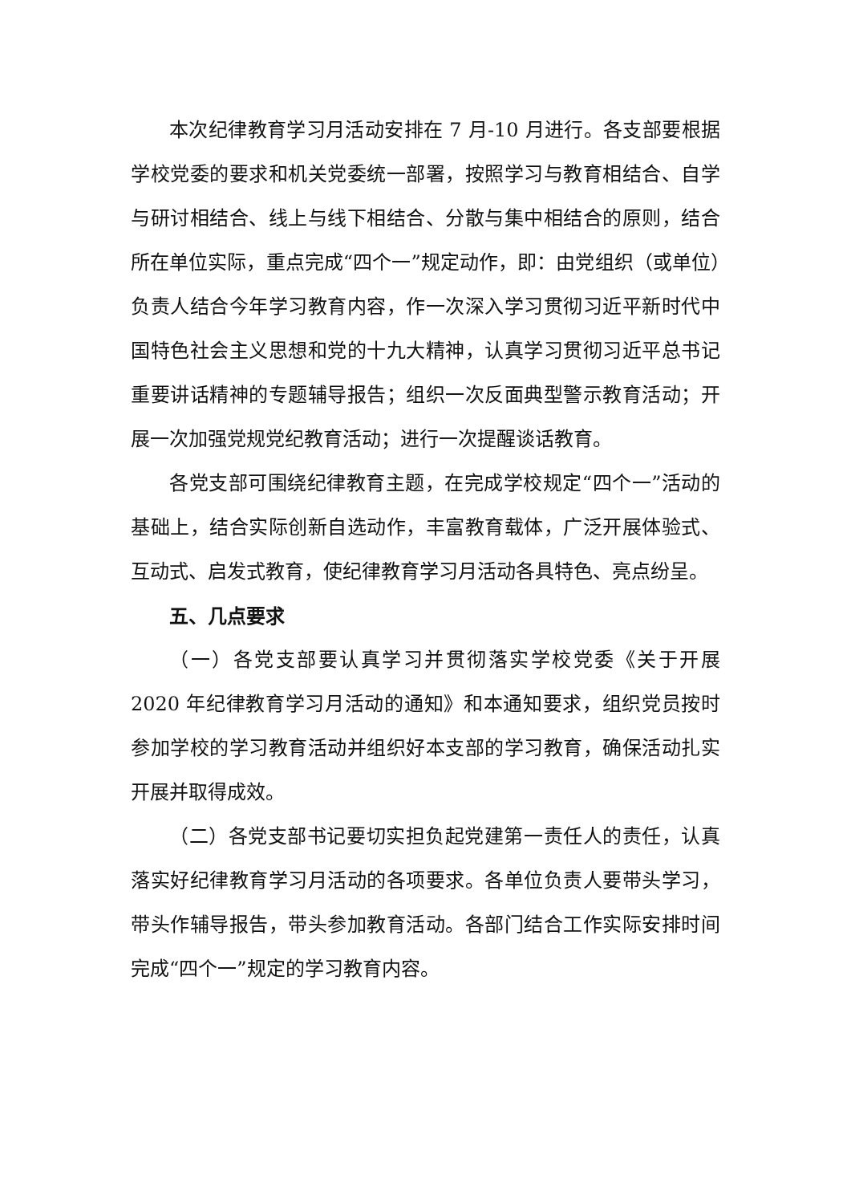本次纪律教育学习月活动安排在 7 月-10 月进行。各支部要根据学校党委的要求和机关党委统一部署，按照学习与教育相结合、自学与研讨相结合、线上与线下相结合、分散与集中相结合的原则，结合所在单位实际，重点完成“四个一”规定动作，即：由党组织（或单位）负责人结合今年学习教育内容，作一次深入学习贯彻习近平新时代中国特色社会主义思想和党的十九大精神，认真学习贯彻习近平总书记重要讲话精神的专题辅导报告；组织一次反面典型警示教育活动；开展一次加强党规党纪教育活动；进行一次提醒谈话教育。
各党支部可围绕纪律教育主题，在完成学校规定“四个一”活动的基础上，结合实际创新自选动作，丰富教育载体，广泛开展体验式、互动式、启发式教育，使纪律教育学习月活动各具特色、亮点纷呈。
五、几点要求
（一）各党支部要认真学习并贯彻落实学校党委《关于开展 2020 年纪律教育学习月活动的通知》和本通知要求，组织党员按时参加学校的学习教育活动并组织好本支部的学习教育，确保活动扎实开展并取得成效。
（二）各党支部书记要切实担负起党建第一责任人的责任，认真落实好纪律教育学习月活动的各项要求。各单位负责人要带头学习，带头作辅导报告，带头参加教育活动。各部门结合工作实际安排时间完成“四个一”规定的学习教育内容。